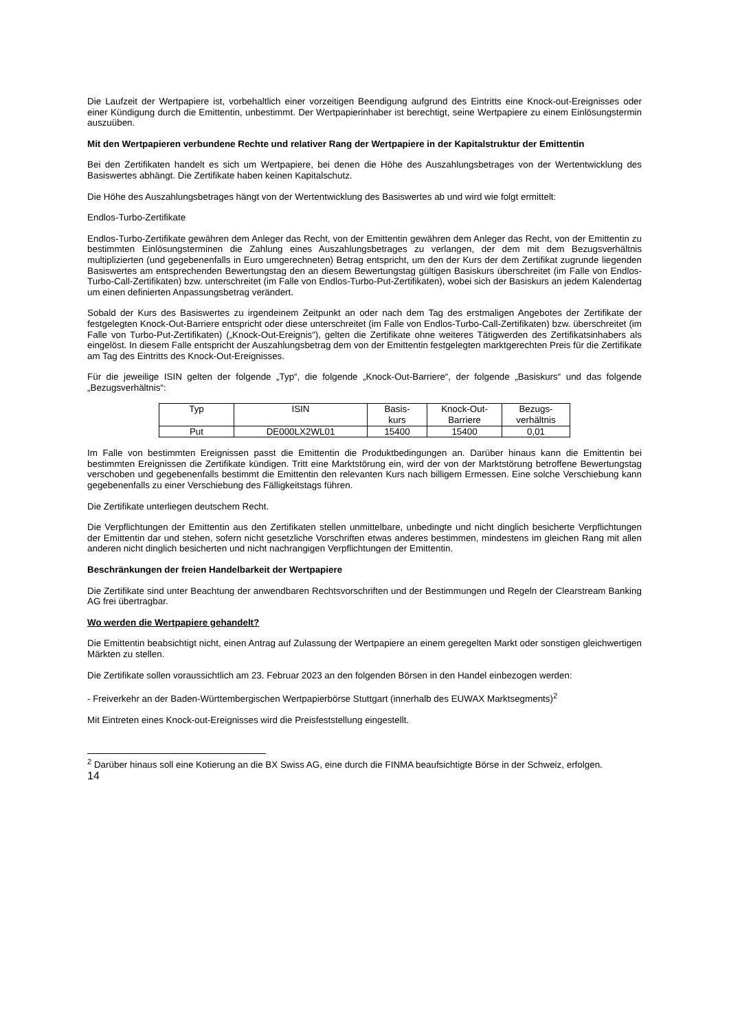Die Laufzeit der Wertpapiere ist, vorbehaltlich einer vorzeitigen Beendigung aufgrund des Eintritts eine Knock-out-Ereignisses oder einer Kündigung durch die Emittentin, unbestimmt. Der Wertpapierinhaber ist berechtigt, seine Wertpapiere zu einem Einlösungstermin auszuüben.
Mit den Wertpapieren verbundene Rechte und relativer Rang der Wertpapiere in der Kapitalstruktur der Emittentin
Bei den Zertifikaten handelt es sich um Wertpapiere, bei denen die Höhe des Auszahlungsbetrages von der Wertentwicklung des Basiswertes abhängt. Die Zertifikate haben keinen Kapitalschutz.
Die Höhe des Auszahlungsbetrages hängt von der Wertentwicklung des Basiswertes ab und wird wie folgt ermittelt:
Endlos-Turbo-Zertifikate
Endlos-Turbo-Zertifikate gewähren dem Anleger das Recht, von der Emittentin gewähren dem Anleger das Recht, von der Emittentin zu bestimmten Einlösungsterminen die Zahlung eines Auszahlungsbetrages zu verlangen, der dem mit dem Bezugsverhältnis multiplizierten (und gegebenenfalls in Euro umgerechneten) Betrag entspricht, um den der Kurs der dem Zertifikat zugrunde liegenden Basiswertes am entsprechenden Bewertungstag den an diesem Bewertungstag gültigen Basiskurs überschreitet (im Falle von Endlos-Turbo-Call-Zertifikaten) bzw. unterschreitet (im Falle von Endlos-Turbo-Put-Zertifikaten), wobei sich der Basiskurs an jedem Kalendertag um einen definierten Anpassungsbetrag verändert.
Sobald der Kurs des Basiswertes zu irgendeinem Zeitpunkt an oder nach dem Tag des erstmaligen Angebotes der Zertifikate der festgelegten Knock-Out-Barriere entspricht oder diese unterschreitet (im Falle von Endlos-Turbo-Call-Zertifikaten) bzw. überschreitet (im Falle von Turbo-Put-Zertifikaten) („Knock-Out-Ereignis“), gelten die Zertifikate ohne weiteres Tätigwerden des Zertifikatsinhabers als eingelöst. In diesem Falle entspricht der Auszahlungsbetrag dem von der Emittentin festgelegten marktgerechten Preis für die Zertifikate am Tag des Eintritts des Knock-Out-Ereignisses.
Für die jeweilige ISIN gelten der folgende „Typ“, die folgende „Knock-Out-Barriere“, der folgende „Basiskurs“ und das folgende „Bezugsverhältnis“:
| Typ | ISIN | Basis- kurs | Knock-Out- Barriere | Bezugs- verhältnis |
| Put | DE000LX2WL01 | 15400 | 15400 | 0,01 |
Im Falle von bestimmten Ereignissen passt die Emittentin die Produktbedingungen an. Darüber hinaus kann die Emittentin bei bestimmten Ereignissen die Zertifikate kündigen. Tritt eine Marktstörung ein, wird der von der Marktstörung betroffene Bewertungstag verschoben und gegebenenfalls bestimmt die Emittentin den relevanten Kurs nach billigem Ermessen. Eine solche Verschiebung kann gegebenenfalls zu einer Verschiebung des Fälligkeitstags führen.
Die Zertifikate unterliegen deutschem Recht.
Die Verpflichtungen der Emittentin aus den Zertifikaten stellen unmittelbare, unbedingte und nicht dinglich besicherte Verpflichtungen der Emittentin dar und stehen, sofern nicht gesetzliche Vorschriften etwas anderes bestimmen, mindestens im gleichen Rang mit allen anderen nicht dinglich besicherten und nicht nachrangigen Verpflichtungen der Emittentin.
Beschränkungen der freien Handelbarkeit der Wertpapiere
Die Zertifikate sind unter Beachtung der anwendbaren Rechtsvorschriften und der Bestimmungen und Regeln der Clearstream Banking AG frei übertragbar.
Wo werden die Wertpapiere gehandelt?
Die Emittentin beabsichtigt nicht, einen Antrag auf Zulassung der Wertpapiere an einem geregelten Markt oder sonstigen gleichwertigen Märkten zu stellen.
Die Zertifikate sollen voraussichtlich am 23. Februar 2023 an den folgenden Börsen in den Handel einbezogen werden:
- Freiverkehr an der Baden-Württembergischen Wertpapierbörse Stuttgart (innerhalb des EUWAX Marktsegments)<sup>2</sup>
Mit Eintreten eines Knock-out-Ereignisses wird die Preisfeststellung eingestellt.
<sup>2</sup> Darüber hinaus soll eine Kotierung an die BX Swiss AG, eine durch die FINMA beaufsichtigte Börse in der Schweiz, erfolgen.
14